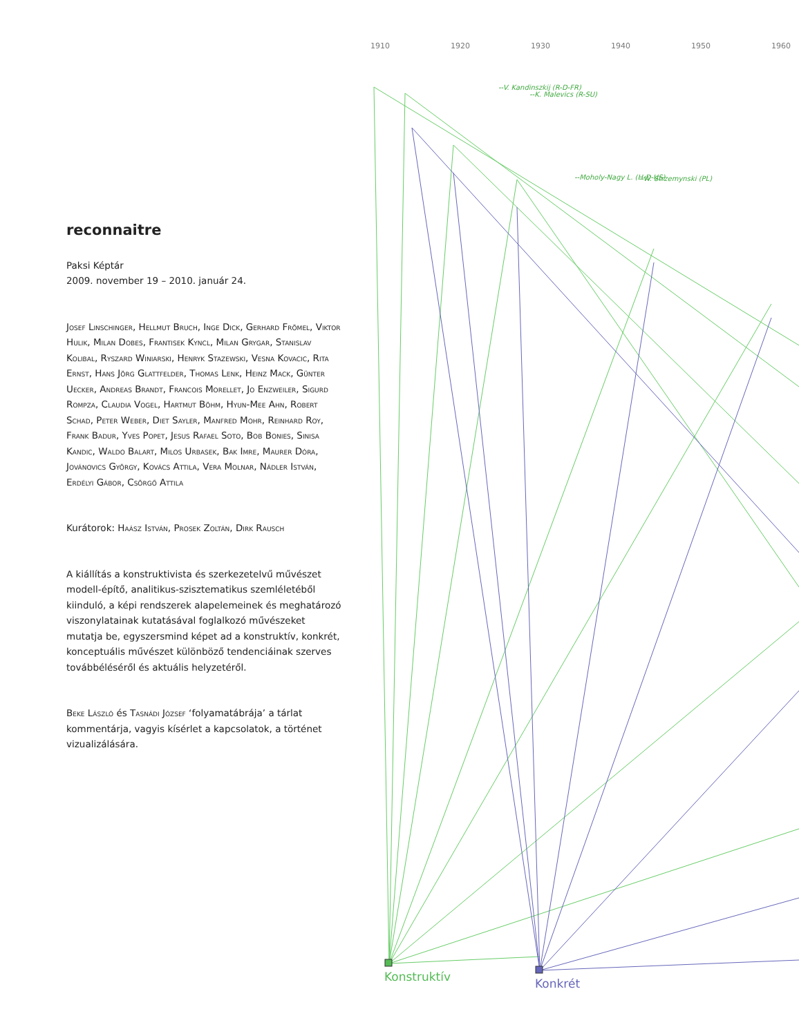reconnaitre
Paksi Képtár
2009. november 19 – 2010. január 24.
Josef Linschinger, Hellmut Bruch, Inge Dick, Gerhard Frömel, Viktor Hulik, Milan Dobes, Frantisek Kyncl, Milan Grygar, Stanislav Kolibal, Ryszard Winiarski, Henryk Stazewski, Vesna Kovacic, Rita Ernst, Hans Jörg Glattfelder, Thomas Lenk, Heinz Mack, Günter Uecker, Andreas Brandt, Francois Morellet, Jo Enzweiler, Sigurd Rompza, Claudia Vogel, Hartmut Böhm, Hyun-Mee Ahn, Robert Schad, Peter Weber, Diet Sayler, Manfred Mohr, Reinhard Roy, Frank Badur, Yves Popet, Jesus Rafael Soto, Bob Bonies, Sinisa Kandic, Waldo Balart, Milos Urbasek, Bak Imre, Maurer Dóra, Jovánovics György, Kovács Attila, Vera Molnar, Nádler István, Erdélyi Gábor, Csörgő Attila
Kurátorok: Haász István, Prosek Zoltán, Dirk Rausch
A kiállítás a konstruktivista és szerkezetelvű művészet modell-építő, analitikus-szisztematikus szemléletéből kiinduló, a képi rendszerek alapelemeinek és meghatározó viszonylatainak kutatásával foglalkozó művészeket mutatja be, egyszersmind képet ad a konstruktív, konkrét, koncep­tuális művészet különböző tendenciáinak szerves tovább­éléséről és aktuális helyzetéről.
Beke László és Tasnádi József ‘folyamatábrája’ a tárlat kommentárja, vagyis kísérlet a kapcsolatok, a történet vizualizálására.
1910
1920
1930
1940
1950
1960
--V. Kandinszkij (R-D-FR)
--K. Malevics (R-SU)
--Moholy-Nagy L. (H-D-US)
--W. Strzemynski (PL)
Konstruktív
Konkrét